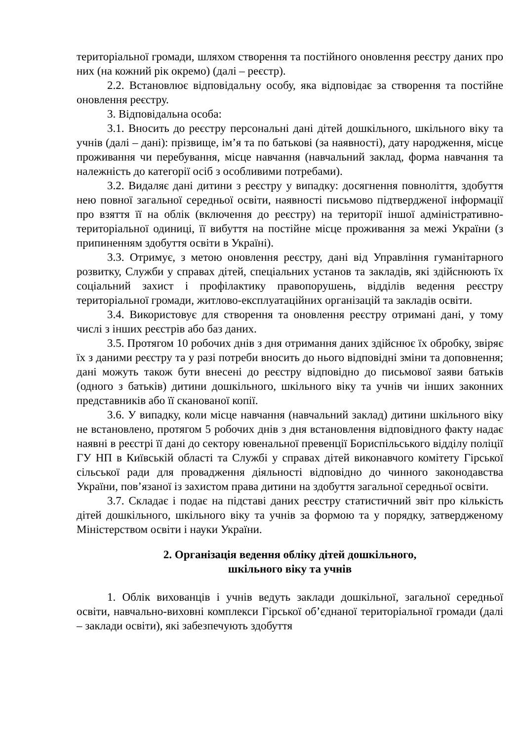територіальної громади, шляхом створення та постійного оновлення реєстру даних про них (на кожний рік окремо) (далі – реєстр).
2.2. Встановлює відповідальну особу, яка відповідає за створення та постійне оновлення реєстру.
3. Відповідальна особа:
3.1. Вносить до реєстру персональні дані дітей дошкільного, шкільного віку та учнів (далі – дані): прізвище, ім’я та по батькові (за наявності), дату народження, місце проживання чи перебування, місце навчання (навчальний заклад, форма навчання та належність до категорії осіб з особливими потребами).
3.2. Видаляє дані дитини з реєстру у випадку: досягнення повноліття, здобуття нею повної загальної середньої освіти, наявності письмово підтвердженої інформації про взяття її на облік (включення до реєстру) на території іншої адміністративно-територіальної одиниці, її вибуття на постійне місце проживання за межі України (з припиненням здобуття освіти в Україні).
3.3. Отримує, з метою оновлення реєстру, дані від Управління гуманітарного розвитку, Служби у справах дітей, спеціальних установ та закладів, які здійснюють їх соціальний захист і профілактику правопорушень, відділів ведення реєстру територіальної громади, житлово-експлуатаційних організацій та закладів освіти.
3.4. Використовує для створення та оновлення реєстру отримані дані, у тому числі з інших реєстрів або баз даних.
3.5. Протягом 10 робочих днів з дня отримання даних здійснює їх обробку, звіряє їх з даними реєстру та у разі потреби вносить до нього відповідні зміни та доповнення; дані можуть також бути внесені до реєстру відповідно до письмової заяви батьків (одного з батьків) дитини дошкільного, шкільного віку та учнів чи інших законних представників або її сканованої копії.
3.6. У випадку, коли місце навчання (навчальний заклад) дитини шкільного віку не встановлено, протягом 5 робочих днів з дня встановлення відповідного факту надає наявні в реєстрі її дані до сектору ювенальної превенції Бориспільського відділу поліції ГУ НП в Київській області та Службі у справах дітей виконавчого комітету Гірської сільської ради для провадження діяльності відповідно до чинного законодавства України, пов’язаної із захистом права дитини на здобуття загальної середньої освіти.
3.7. Складає і подає на підставі даних реєстру статистичний звіт про кількість дітей дошкільного, шкільного віку та учнів за формою та у порядку, затвердженому Міністерством освіти і науки України.
2. Організація ведення обліку дітей дошкільного,
шкільного віку та учнів
1. Облік вихованців і учнів ведуть заклади дошкільної, загальної середньої освіти, навчально-виховні комплекси Гірської об’єднаної територіальної громади (далі – заклади освіти), які забезпечують здобуття